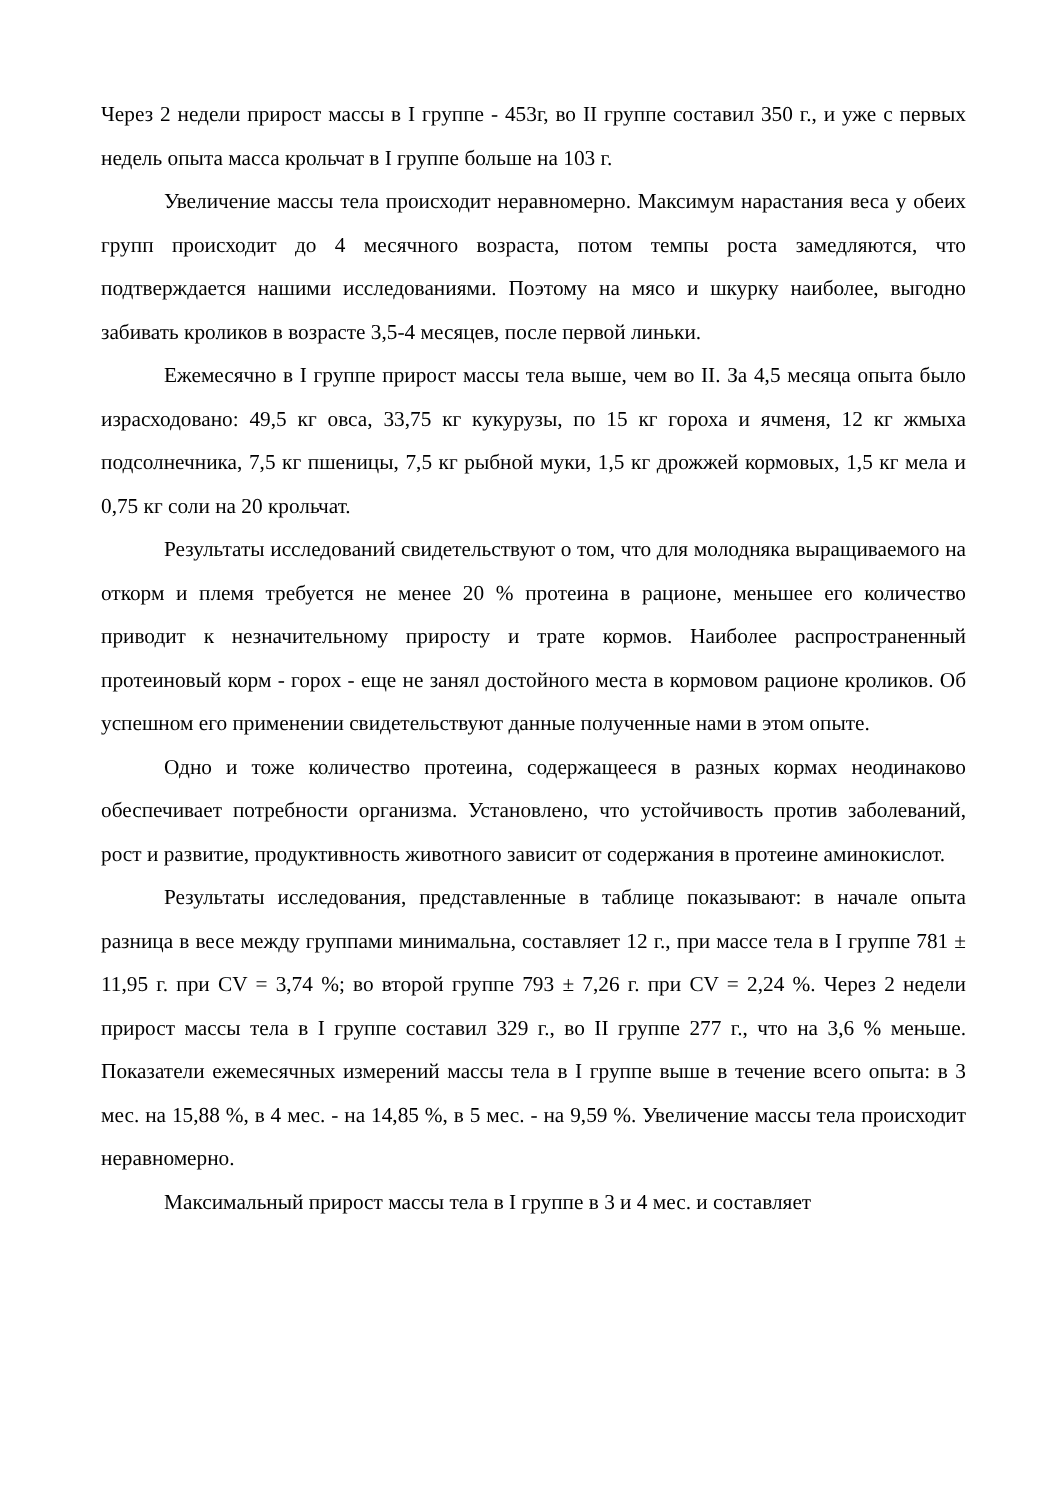Через 2 недели прирост массы в I группе - 453г, во II группе составил 350 г., и уже с первых недель опыта масса крольчат в I группе больше на 103 г.
Увеличение массы тела происходит неравномерно. Максимум нарастания веса у обеих групп происходит до 4 месячного возраста, потом темпы роста замедляются, что подтверждается нашими исследованиями. Поэтому на мясо и шкурку наиболее, выгодно забивать кроликов в возрасте 3,5-4 месяцев, после первой линьки.
Ежемесячно в I группе прирост массы тела выше, чем во II. За 4,5 месяца опыта было израсходовано: 49,5 кг овса, 33,75 кг кукурузы, по 15 кг гороха и ячменя, 12 кг жмыха подсолнечника, 7,5 кг пшеницы, 7,5 кг рыбной муки, 1,5 кг дрожжей кормовых, 1,5 кг мела и 0,75 кг соли на 20 крольчат.
Результаты исследований свидетельствуют о том, что для молодняка выращиваемого на откорм и племя требуется не менее 20 % протеина в рационе, меньшее его количество приводит к незначительному приросту и трате кормов. Наиболее распространенный протеиновый корм - горох - еще не занял достойного места в кормовом рационе кроликов. Об успешном его применении свидетельствуют данные полученные нами в этом опыте.
Одно и тоже количество протеина, содержащееся в разных кормах неодинаково обеспечивает потребности организма. Установлено, что устойчивость против заболеваний, рост и развитие, продуктивность животного зависит от содержания в протеине аминокислот.
Результаты исследования, представленные в таблице показывают: в начале опыта разница в весе между группами минимальна, составляет 12 г., при массе тела в I группе 781 ± 11,95 г. при CV = 3,74 %; во второй группе 793 ± 7,26 г. при CV = 2,24 %. Через 2 недели прирост массы тела в I группе составил 329 г., во II группе 277 г., что на 3,6 % меньше. Показатели ежемесячных измерений массы тела в I группе выше в течение всего опыта: в 3 мес. на 15,88 %, в 4 мес. - на 14,85 %, в 5 мес. - на 9,59 %. Увеличение массы тела происходит неравномерно.
Максимальный прирост массы тела в I группе в 3 и 4 мес. и составляет